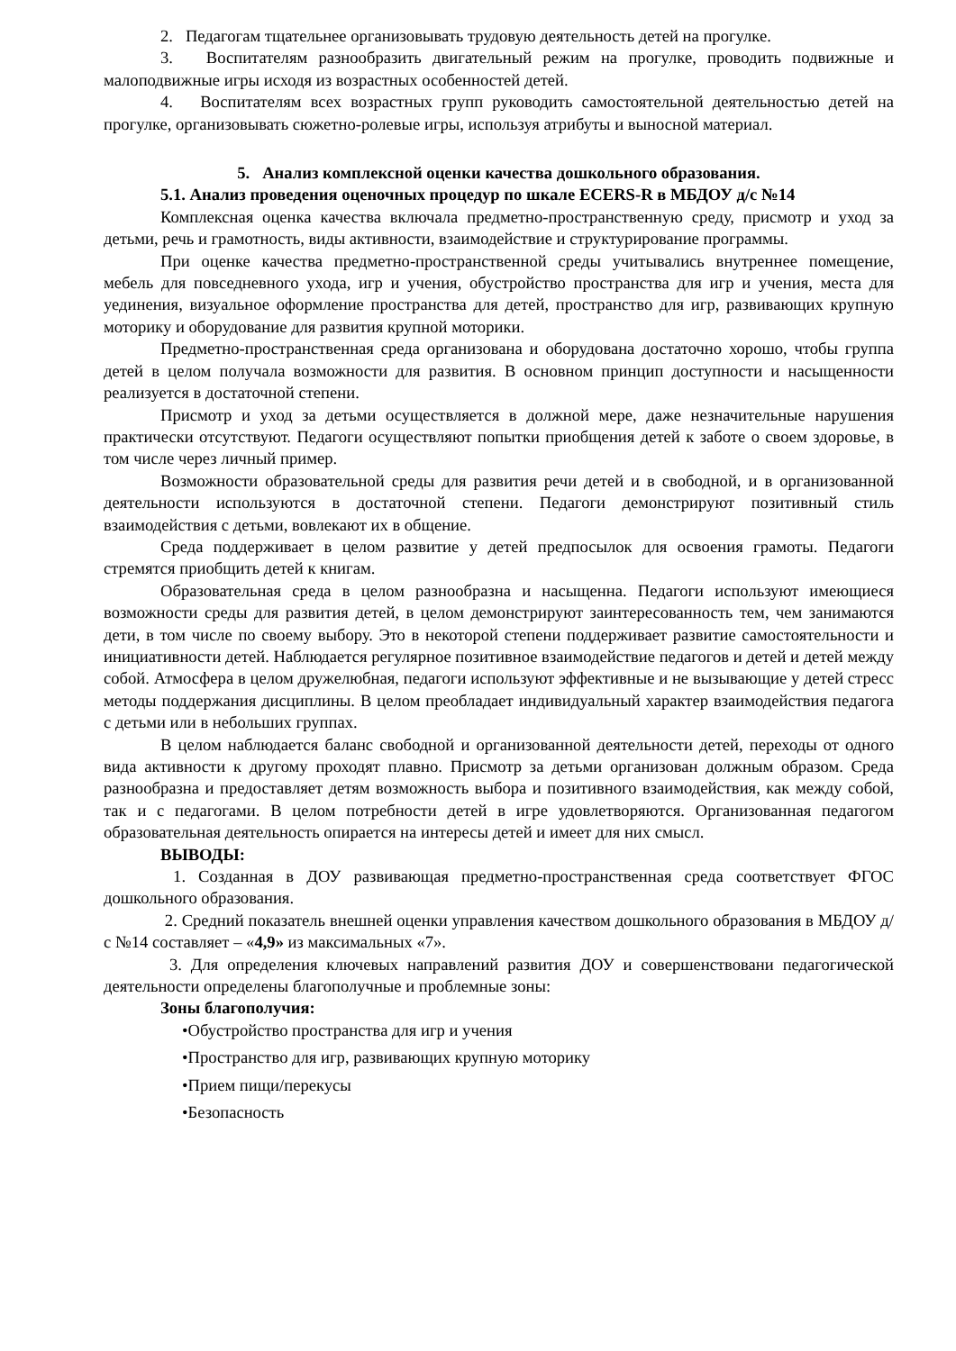2. Педагогам тщательнее организовывать трудовую деятельность детей на прогулке.
3. Воспитателям разнообразить двигательный режим на прогулке, проводить подвижные и малоподвижные игры исходя из возрастных особенностей детей.
4. Воспитателям всех возрастных групп руководить самостоятельной деятельностью детей на прогулке, организовывать сюжетно-ролевые игры, используя атрибуты и выносной материал.
5. Анализ комплексной оценки качества дошкольного образования.
5.1. Анализ проведения оценочных процедур по шкале ECERS-R в МБДОУ д/с №14
Комплексная оценка качества включала предметно-пространственную среду, присмотр и уход за детьми, речь и грамотность, виды активности, взаимодействие и структурирование программы.
При оценке качества предметно-пространственной среды учитывались внутреннее помещение, мебель для повседневного ухода, игр и учения, обустройство пространства для игр и учения, места для уединения, визуальное оформление пространства для детей, пространство для игр, развивающих крупную моторику и оборудование для развития крупной моторики.
Предметно-пространственная среда организована и оборудована достаточно хорошо, чтобы группа детей в целом получала возможности для развития. В основном принцип доступности и насыщенности реализуется в достаточной степени.
Присмотр и уход за детьми осуществляется в должной мере, даже незначительные нарушения практически отсутствуют. Педагоги осуществляют попытки приобщения детей к заботе о своем здоровье, в том числе через личный пример.
Возможности образовательной среды для развития речи детей и в свободной, и в организованной деятельности используются в достаточной степени. Педагоги демонстрируют позитивный стиль взаимодействия с детьми, вовлекают их в общение.
Среда поддерживает в целом развитие у детей предпосылок для освоения грамоты. Педагоги стремятся приобщить детей к книгам.
Образовательная среда в целом разнообразна и насыщенна. Педагоги используют имеющиеся возможности среды для развития детей, в целом демонстрируют заинтересованность тем, чем занимаются дети, в том числе по своему выбору. Это в некоторой степени поддерживает развитие самостоятельности и инициативности детей. Наблюдается регулярное позитивное взаимодействие педагогов и детей и детей между собой. Атмосфера в целом дружелюбная, педагоги используют эффективные и не вызывающие у детей стресс методы поддержания дисциплины. В целом преобладает индивидуальный характер взаимодействия педагога с детьми или в небольших группах.
В целом наблюдается баланс свободной и организованной деятельности детей, переходы от одного вида активности к другому проходят плавно. Присмотр за детьми организован должным образом. Среда разнообразна и предоставляет детям возможность выбора и позитивного взаимодействия, как между собой, так и с педагогами. В целом потребности детей в игре удовлетворяются. Организованная педагогом образовательная деятельность опирается на интересы детей и имеет для них смысл.
ВЫВОДЫ:
1. Созданная в ДОУ развивающая предметно-пространственная среда соответствует ФГОС дошкольного образования.
2. Средний показатель внешней оценки управления качеством дошкольного образования в МБДОУ д/с №14 составляет – «4,9» из максимальных «7».
3. Для определения ключевых направлений развития ДОУ и совершенствовани педагогической деятельности определены благополучные и проблемные зоны:
Зоны благополучия:
•Обустройство пространства для игр и учения
•Пространство для игр, развивающих крупную моторику
•Прием пищи/перекусы
•Безопасность